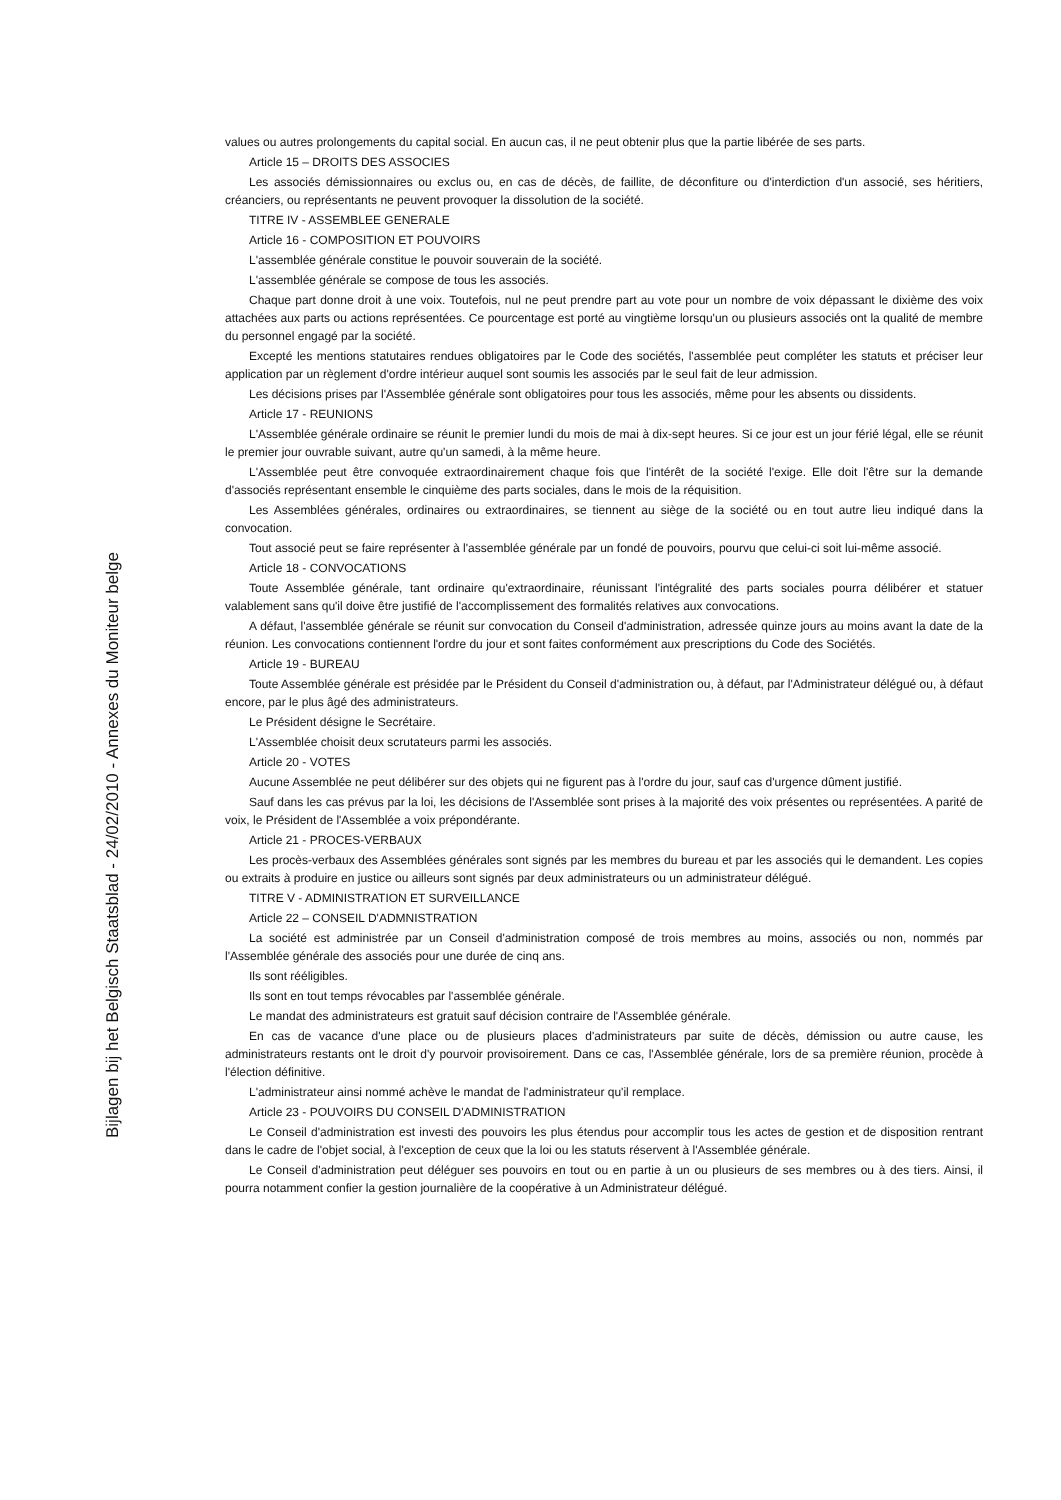Bijlagen bij het Belgisch Staatsblad - 24/02/2010 - Annexes du Moniteur belge
values ou autres prolongements du capital social. En aucun cas, il ne peut obtenir plus que la partie libérée de ses parts.
Article 15 – DROITS DES ASSOCIES
Les associés démissionnaires ou exclus ou, en cas de décès, de faillite, de déconfiture ou d'interdiction d'un associé, ses héritiers, créanciers, ou représentants ne peuvent provoquer la dissolution de la société.
TITRE IV - ASSEMBLEE GENERALE
Article 16 - COMPOSITION ET POUVOIRS
L'assemblée générale constitue le pouvoir souverain de la société.
L'assemblée générale se compose de tous les associés.
Chaque part donne droit à une voix. Toutefois, nul ne peut prendre part au vote pour un nombre de voix dépassant le dixième des voix attachées aux parts ou actions représentées. Ce pourcentage est porté au vingtième lorsqu'un ou plusieurs associés ont la qualité de membre du personnel engagé par la société.
Excepté les mentions statutaires rendues obligatoires par le Code des sociétés, l'assemblée peut compléter les statuts et préciser leur application par un règlement d'ordre intérieur auquel sont soumis les associés par le seul fait de leur admission.
Les décisions prises par l'Assemblée générale sont obligatoires pour tous les associés, même pour les absents ou dissidents.
Article 17 - REUNIONS
L'Assemblée générale ordinaire se réunit le premier lundi du mois de mai à dix-sept heures. Si ce jour est un jour férié légal, elle se réunit le premier jour ouvrable suivant, autre qu'un samedi, à la même heure.
L'Assemblée peut être convoquée extraordinairement chaque fois que l'intérêt de la société l'exige. Elle doit l'être sur la demande d'associés représentant ensemble le cinquième des parts sociales, dans le mois de la réquisition.
Les Assemblées générales, ordinaires ou extraordinaires, se tiennent au siège de la société ou en tout autre lieu indiqué dans la convocation.
Tout associé peut se faire représenter à l'assemblée générale par un fondé de pouvoirs, pourvu que celui-ci soit lui-même associé.
Article 18 - CONVOCATIONS
Toute Assemblée générale, tant ordinaire qu'extraordinaire, réunissant l'intégralité des parts sociales pourra délibérer et statuer valablement sans qu'il doive être justifié de l'accomplissement des formalités relatives aux convocations.
A défaut, l'assemblée générale se réunit sur convocation du Conseil d'administration, adressée quinze jours au moins avant la date de la réunion. Les convocations contiennent l'ordre du jour et sont faites conformément aux prescriptions du Code des Sociétés.
Article 19 - BUREAU
Toute Assemblée générale est présidée par le Président du Conseil d'administration ou, à défaut, par l'Administrateur délégué ou, à défaut encore, par le plus âgé des administrateurs.
Le Président désigne le Secrétaire.
L'Assemblée choisit deux scrutateurs parmi les associés.
Article 20 - VOTES
Aucune Assemblée ne peut délibérer sur des objets qui ne figurent pas à l'ordre du jour, sauf cas d'urgence dûment justifié.
Sauf dans les cas prévus par la loi, les décisions de l'Assemblée sont prises à la majorité des voix présentes ou représentées. A parité de voix, le Président de l'Assemblée a voix prépondérante.
Article 21 - PROCES-VERBAUX
Les procès-verbaux des Assemblées générales sont signés par les membres du bureau et par les associés qui le demandent. Les copies ou extraits à produire en justice ou ailleurs sont signés par deux administrateurs ou un administrateur délégué.
TITRE V - ADMINISTRATION ET SURVEILLANCE
Article 22 – CONSEIL D'ADMNISTRATION
La société est administrée par un Conseil d'administration composé de trois membres au moins, associés ou non, nommés par l'Assemblée générale des associés pour une durée de cinq ans.
Ils sont rééligibles.
Ils sont en tout temps révocables par l'assemblée générale.
Le mandat des administrateurs est gratuit sauf décision contraire de l'Assemblée générale.
En cas de vacance d'une place ou de plusieurs places d'administrateurs par suite de décès, démission ou autre cause, les administrateurs restants ont le droit d'y pourvoir provisoirement. Dans ce cas, l'Assemblée générale, lors de sa première réunion, procède à l'élection définitive.
L'administrateur ainsi nommé achève le mandat de l'administrateur qu'il remplace.
Article 23 - POUVOIRS DU CONSEIL D'ADMINISTRATION
Le Conseil d'administration est investi des pouvoirs les plus étendus pour accomplir tous les actes de gestion et de disposition rentrant dans le cadre de l'objet social, à l'exception de ceux que la loi ou les statuts réservent à l'Assemblée générale.
Le Conseil d'administration peut déléguer ses pouvoirs en tout ou en partie à un ou plusieurs de ses membres ou à des tiers. Ainsi, il pourra notamment confier la gestion journalière de la coopérative à un Administrateur délégué.